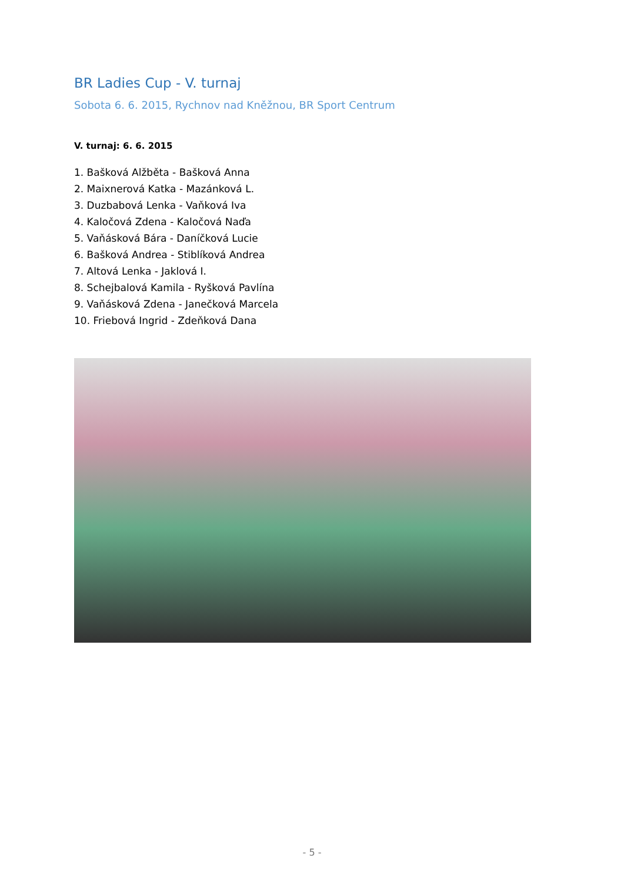BR Ladies Cup - V. turnaj
Sobota 6. 6. 2015, Rychnov nad Kněžnou, BR Sport Centrum
V. turnaj: 6. 6. 2015
1. Bašková Alžběta - Bašková Anna
2. Maixnerová Katka - Mazánková L.
3. Duzbabová Lenka - Vaňková Iva
4. Kaločová Zdena - Kaločová Naďa
5. Vaňásková Bára - Daníčková Lucie
6. Bašková Andrea - Stiblíková Andrea
7. Altová Lenka - Jaklová I.
8. Schejbalová Kamila - Ryšková Pavlína
9. Vaňásková Zdena - Janečková Marcela
10. Friebová Ingrid - Zdeňková Dana
- 5 -